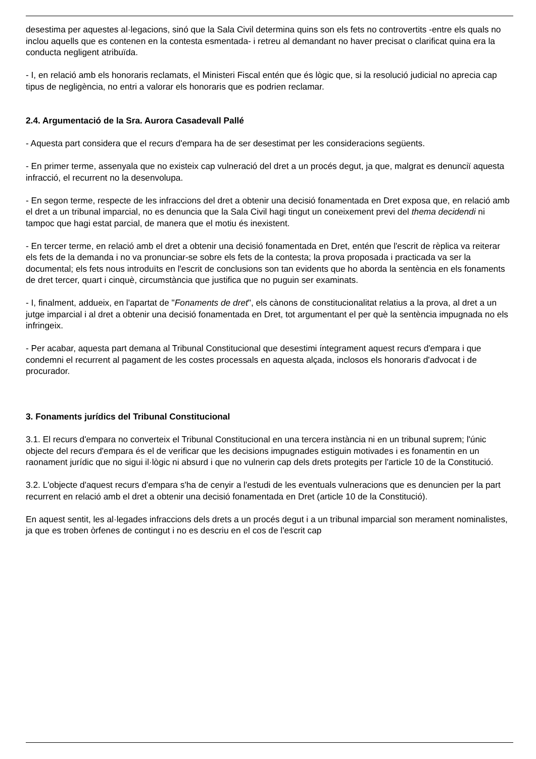desestima per aquestes al·legacions, sinó que la Sala Civil determina quins son els fets no controvertits -entre els quals no inclou aquells que es contenen en la contesta esmentada- i retreu al demandant no haver precisat o clarificat quina era la conducta negligent atribuïda.
- I, en relació amb els honoraris reclamats, el Ministeri Fiscal entén que és lògic que, si la resolució judicial no aprecia cap tipus de negligència, no entri a valorar els honoraris que es podrien reclamar.
2.4. Argumentació de la Sra. Aurora Casadevall Pallé
- Aquesta part considera que el recurs d'empara ha de ser desestimat per les consideracions següents.
- En primer terme, assenyala que no existeix cap vulneració del dret a un procés degut, ja que, malgrat es denunciï aquesta infracció, el recurrent no la desenvolupa.
- En segon terme, respecte de les infraccions del dret a obtenir una decisió fonamentada en Dret exposa que, en relació amb el dret a un tribunal imparcial, no es denuncia que la Sala Civil hagi tingut un coneixement previ del thema decidendi ni tampoc que hagi estat parcial, de manera que el motiu és inexistent.
- En tercer terme, en relació amb el dret a obtenir una decisió fonamentada en Dret, entén que l'escrit de rèplica va reiterar els fets de la demanda i no va pronunciar-se sobre els fets de la contesta; la prova proposada i practicada va ser la documental; els fets nous introduïts en l'escrit de conclusions son tan evidents que ho aborda la sentència en els fonaments de dret tercer, quart i cinquè, circumstància que justifica que no puguin ser examinats.
- I, finalment, addueix, en l'apartat de "Fonaments de dret", els cànons de constitucionalitat relatius a la prova, al dret a un jutge imparcial i al dret a obtenir una decisió fonamentada en Dret, tot argumentant el per què la sentència impugnada no els infringeix.
- Per acabar, aquesta part demana al Tribunal Constitucional que desestimi íntegrament aquest recurs d'empara i que condemni el recurrent al pagament de les costes processals en aquesta alçada, inclosos els honoraris d'advocat i de procurador.
3. Fonaments jurídics del Tribunal Constitucional
3.1. El recurs d'empara no converteix el Tribunal Constitucional en una tercera instància ni en un tribunal suprem; l'únic objecte del recurs d'empara és el de verificar que les decisions impugnades estiguin motivades i es fonamentin en un raonament jurídic que no sigui il·lògic ni absurd i que no vulnerin cap dels drets protegits per l'article 10 de la Constitució.
3.2. L'objecte d'aquest recurs d'empara s'ha de cenyir a l'estudi de les eventuals vulneracions que es denuncien per la part recurrent en relació amb el dret a obtenir una decisió fonamentada en Dret (article 10 de la Constitució).
En aquest sentit, les al·legades infraccions dels drets a un procés degut i a un tribunal imparcial son merament nominalistes, ja que es troben òrfenes de contingut i no es descriu en el cos de l'escrit cap